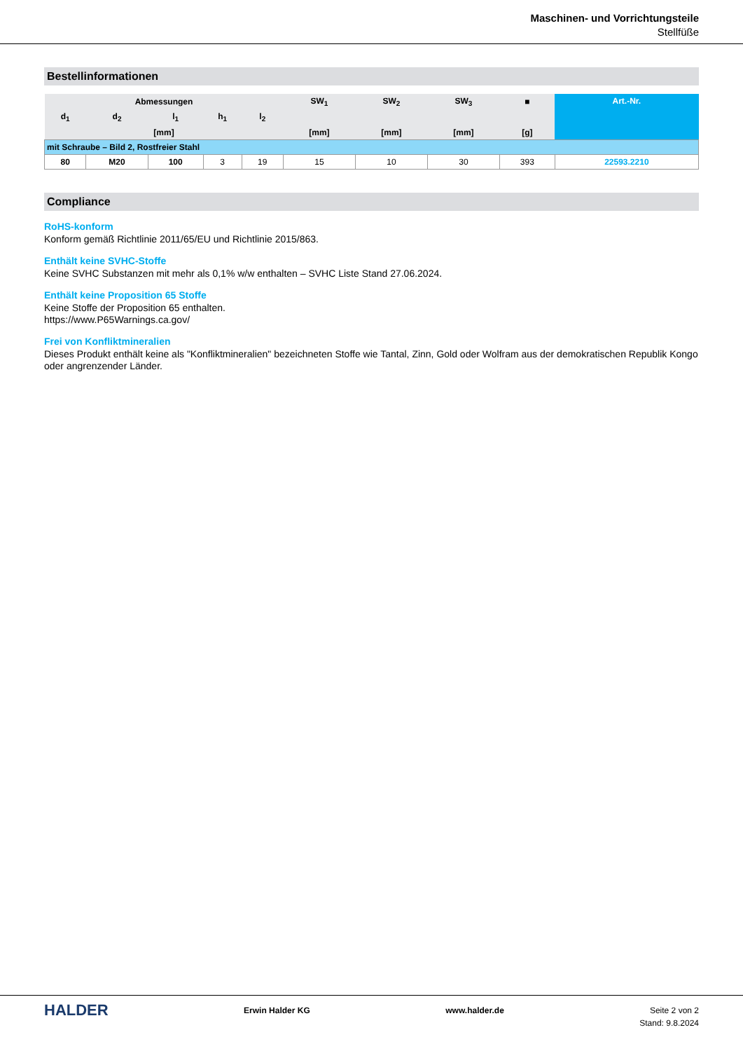Maschinen- und Vorrichtungsteile
Stellfüße
Bestellinformationen
| Abmessungen | | | | | SW<sub>1</sub> | SW<sub>2</sub> | SW<sub>3</sub> | ■ | Art.-Nr. |
| --- | --- | --- | --- | --- | --- | --- | --- | --- | --- |
| d<sub>1</sub> | d<sub>2</sub> | l<sub>1</sub> | h<sub>1</sub> | l<sub>2</sub> | | | | | |
| [mm] | | | | | [mm] | [mm] | [mm] | [g] | |
| mit Schraube – Bild 2, Rostfreier Stahl | | | | | | | | | |
| 80 | M20 | 100 | 3 | 19 | 15 | 10 | 30 | 393 | 22593.2210 |
Compliance
RoHS-konform
Konform gemäß Richtlinie 2011/65/EU und Richtlinie 2015/863.
Enthält keine SVHC-Stoffe
Keine SVHC Substanzen mit mehr als 0,1% w/w enthalten – SVHC Liste Stand 27.06.2024.
Enthält keine Proposition 65 Stoffe
Keine Stoffe der Proposition 65 enthalten.
https://www.P65Warnings.ca.gov/
Frei von Konfliktmineralien
Dieses Produkt enthält keine als "Konfliktmineralien" bezeichneten Stoffe wie Tantal, Zinn, Gold oder Wolfram aus der demokratischen Republik Kongo oder angrenzender Länder.
HALDER
Erwin Halder KG www.halder.de Seite 2 von 2
Stand: 9.8.2024